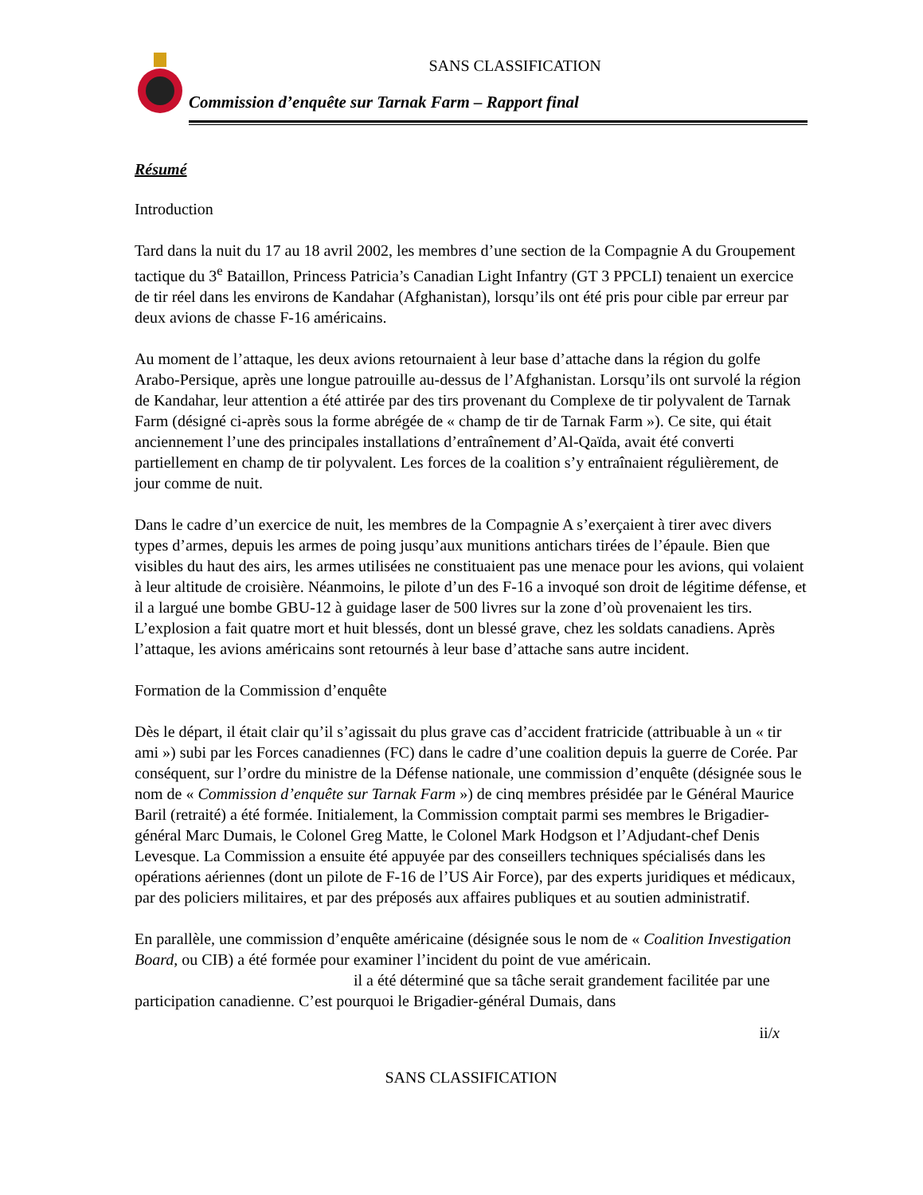SANS CLASSIFICATION
Commission d’enquête sur Tarnak Farm – Rapport final
Résumé
Introduction
Tard dans la nuit du 17 au 18 avril 2002, les membres d’une section de la Compagnie A du Groupement tactique du 3<sup>e</sup> Bataillon, Princess Patricia’s Canadian Light Infantry (GT 3 PPCLI) tenaient un exercice de tir réel dans les environs de Kandahar (Afghanistan), lorsqu’ils ont été pris pour cible par erreur par deux avions de chasse F-16 américains.
Au moment de l’attaque, les deux avions retournaient à leur base d’attache dans la région du golfe Arabo-Persique, après une longue patrouille au-dessus de l’Afghanistan. Lorsqu’ils ont survolé la région de Kandahar, leur attention a été attirée par des tirs provenant du Complexe de tir polyvalent de Tarnak Farm (désigné ci-après sous la forme abrégée de « champ de tir de Tarnak Farm »). Ce site, qui était anciennement l’une des principales installations d’entraînement d’Al-Qaïda, avait été converti partiellement en champ de tir polyvalent. Les forces de la coalition s’y entraînaient régulièrement, de jour comme de nuit.
Dans le cadre d’un exercice de nuit, les membres de la Compagnie A s’exerçaient à tirer avec divers types d’armes, depuis les armes de poing jusqu’aux munitions antichars tirées de l’épaule. Bien que visibles du haut des airs, les armes utilisées ne constituaient pas une menace pour les avions, qui volaient à leur altitude de croisière. Néanmoins, le pilote d’un des F-16 a invoqué son droit de légitime défense, et il a largué une bombe GBU-12 à guidage laser de 500 livres sur la zone d’où provenaient les tirs. L’explosion a fait quatre mort et huit blessés, dont un blessé grave, chez les soldats canadiens. Après l’attaque, les avions américains sont retournés à leur base d’attache sans autre incident.
Formation de la Commission d’enquête
Dès le départ, il était clair qu’il s’agissait du plus grave cas d’accident fratricide (attribuable à un « tir ami ») subi par les Forces canadiennes (FC) dans le cadre d’une coalition depuis la guerre de Corée. Par conséquent, sur l’ordre du ministre de la Défense nationale, une commission d’enquête (désignée sous le nom de « Commission d’enquête sur Tarnak Farm ») de cinq membres présidée par le Général Maurice Baril (retraité) a été formée. Initialement, la Commission comptait parmi ses membres le Brigadier-général Marc Dumais, le Colonel Greg Matte, le Colonel Mark Hodgson et l’Adjudant-chef Denis Levesque. La Commission a ensuite été appuyée par des conseillers techniques spécialisés dans les opérations aériennes (dont un pilote de F-16 de l’US Air Force), par des experts juridiques et médicaux, par des policiers militaires, et par des préposés aux affaires publiques et au soutien administratif.
En parallèle, une commission d’enquête américaine (désignée sous le nom de « Coalition Investigation Board, ou CIB) a été formée pour examiner l’incident du point de vue américain. il a été déterminé que sa tâche serait grandement facilitée par une participation canadienne. C’est pourquoi le Brigadier-général Dumais, dans
ii/x
SANS CLASSIFICATION